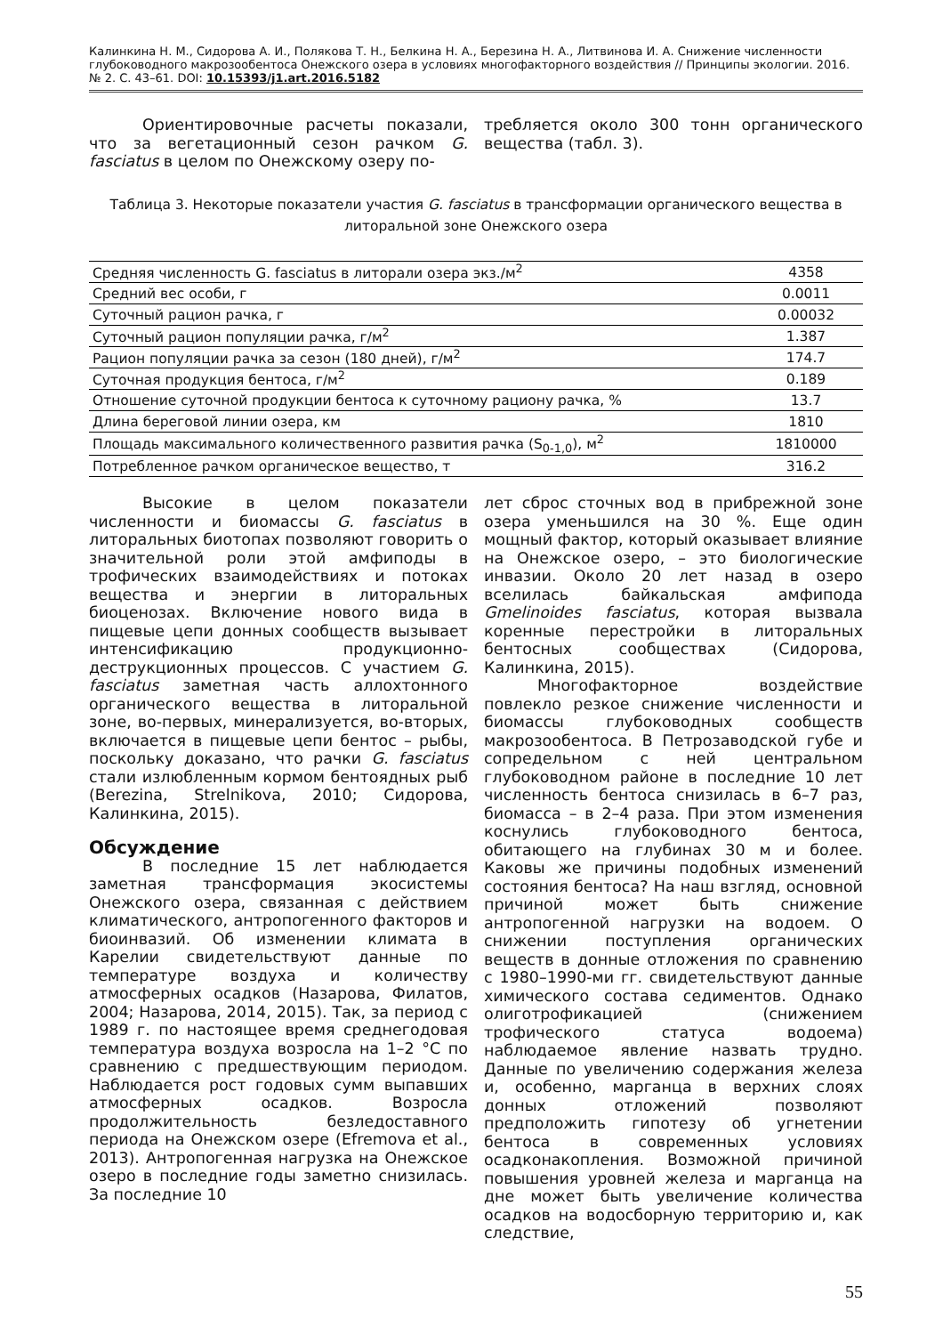Калинкина Н. М., Сидорова А. И., Полякова Т. Н., Белкина Н. А., Березина Н. А., Литвинова И. А. Снижение численности глубоководного макрозообентоса Онежского озера в условиях многофакторного воздействия // Принципы экологии. 2016. № 2. С. 43–61. DOI: 10.15393/j1.art.2016.5182
Ориентировочные расчеты показали, что за вегетационный сезон рачком G. fasciatus в целом по Онежскому озеру по-
требляется около 300 тонн органического вещества (табл. 3).
Таблица 3. Некоторые показатели участия G. fasciatus в трансформации органического вещества в литоральной зоне Онежского озера
| Средняя численность G. fasciatus в литорали озера экз./м<sup>2</sup> | 4358 |
| Средний вес особи, г | 0.0011 |
| Суточный рацион рачка, г | 0.00032 |
| Суточный рацион популяции рачка, г/м<sup>2</sup> | 1.387 |
| Рацион популяции рачка за сезон (180 дней), г/м<sup>2</sup> | 174.7 |
| Суточная продукция бентоса, г/м<sup>2</sup> | 0.189 |
| Отношение суточной продукции бентоса к суточному рациону рачка, % | 13.7 |
| Длина береговой линии озера, км | 1810 |
| Площадь максимального количественного развития рачка (S<sub>0-1,0</sub>), м<sup>2</sup> | 1810000 |
| Потребленное рачком органическое вещество, т | 316.2 |
Высокие в целом показатели численности и биомассы G. fasciatus в литоральных биотопах позволяют говорить о значительной роли этой амфиподы в трофических взаимодействиях и потоках вещества и энергии в литоральных биоценозах. Включение нового вида в пищевые цепи донных сообществ вызывает интенсификацию продукционно-деструкционных процессов. С участием G. fasciatus заметная часть аллохтонного органического вещества в литоральной зоне, во-первых, минерализуется, во-вторых, включается в пищевые цепи бентос – рыбы, поскольку доказано, что рачки G. fasciatus стали излюбленным кормом бентоядных рыб (Berezina, Strelnikova, 2010; Сидорова, Калинкина, 2015).
Обсуждение
В последние 15 лет наблюдается заметная трансформация экосистемы Онежского озера, связанная с действием климатического, антропогенного факторов и биоинвазий. Об изменении климата в Карелии свидетельствуют данные по температуре воздуха и количеству атмосферных осадков (Назарова, Филатов, 2004; Назарова, 2014, 2015). Так, за период с 1989 г. по настоящее время среднегодовая температура воздуха возросла на 1–2 °С по сравнению с предшествующим периодом. Наблюдается рост годовых сумм выпавших атмосферных осадков. Возросла продолжительность безледоставного периода на Онежском озере (Efremova et al., 2013). Антропогенная нагрузка на Онежское озеро в последние годы заметно снизилась. За последние 10
лет сброс сточных вод в прибрежной зоне озера уменьшился на 30 %. Еще один мощный фактор, который оказывает влияние на Онежское озеро, – это биологические инвазии. Около 20 лет назад в озеро вселилась байкальская амфипода Gmelinoides fasciatus, которая вызвала коренные перестройки в литоральных бентосных сообществах (Сидорова, Калинкина, 2015).
Многофакторное воздействие повлекло резкое снижение численности и биомассы глубоководных сообществ макрозообентоса. В Петрозаводской губе и сопредельном с ней центральном глубоководном районе в последние 10 лет численность бентоса снизилась в 6–7 раз, биомасса – в 2–4 раза. При этом изменения коснулись глубоководного бентоса, обитающего на глубинах 30 м и более. Каковы же причины подобных изменений состояния бентоса? На наш взгляд, основной причиной может быть снижение антропогенной нагрузки на водоем. О снижении поступления органических веществ в донные отложения по сравнению с 1980–1990-ми гг. свидетельствуют данные химического состава седиментов. Однако олиготрофикацией (снижением трофического статуса водоема) наблюдаемое явление назвать трудно. Данные по увеличению содержания железа и, особенно, марганца в верхних слоях донных отложений позволяют предположить гипотезу об угнетении бентоса в современных условиях осадконакопления. Возможной причиной повышения уровней железа и марганца на дне может быть увеличение количества осадков на водосборную территорию и, как следствие,
55